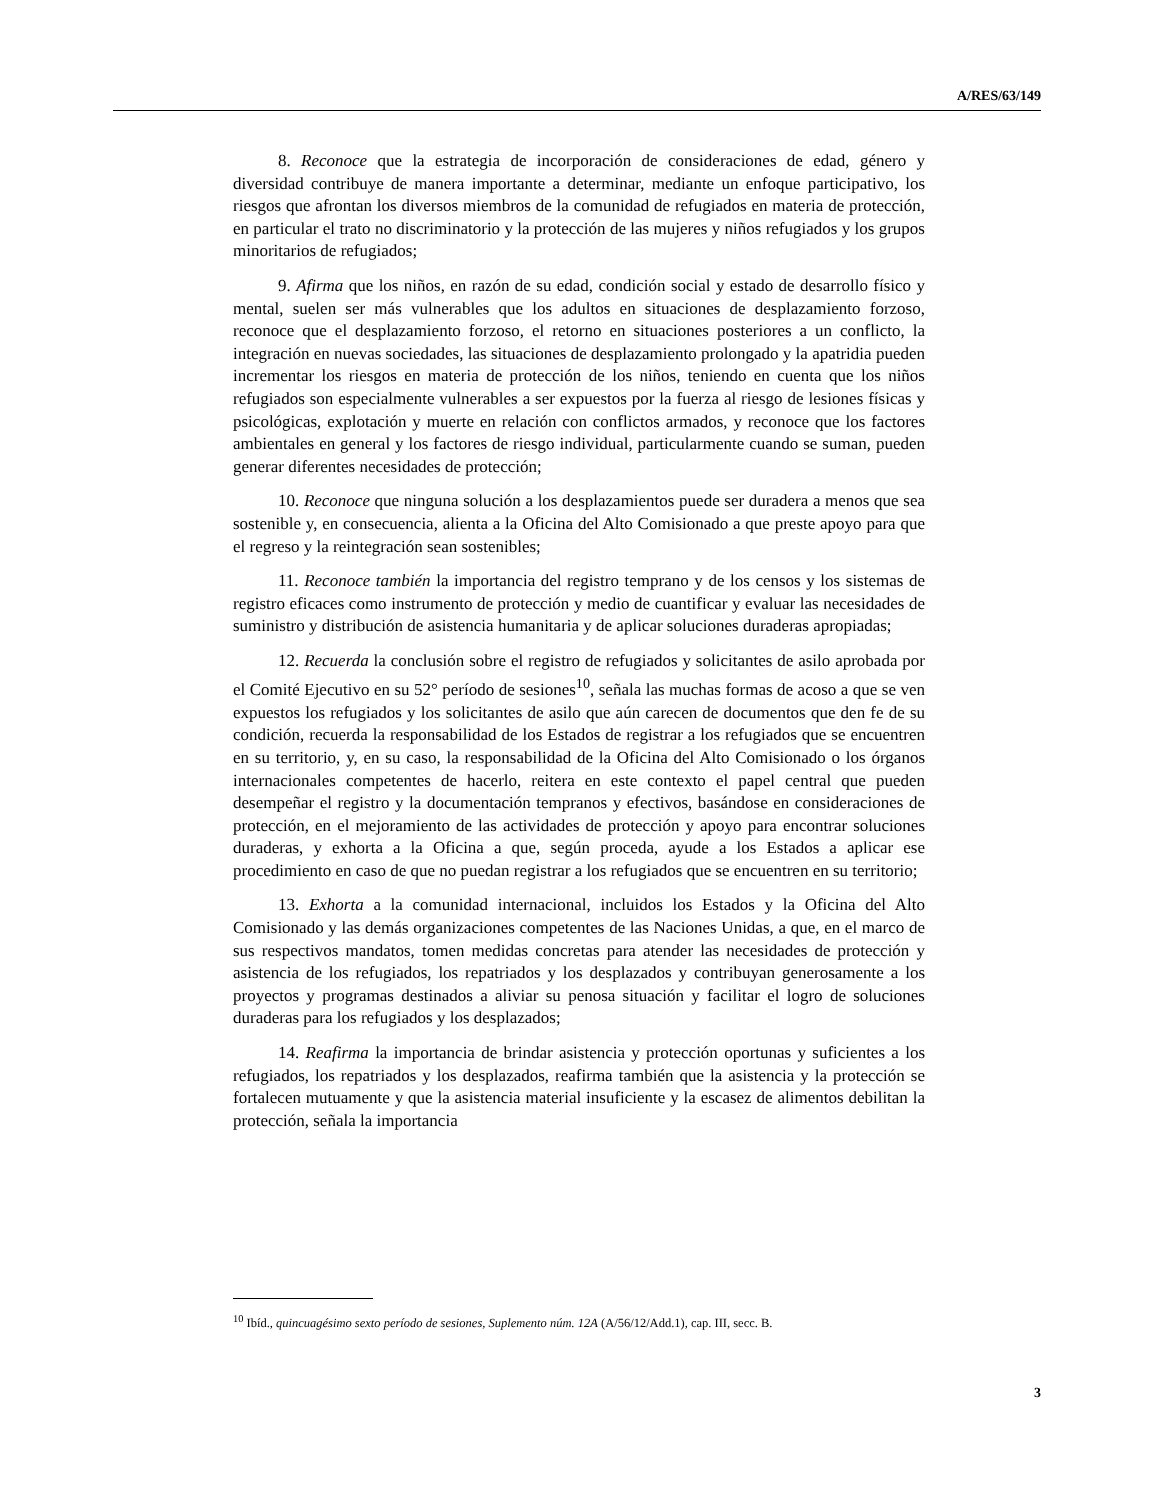A/RES/63/149
8. Reconoce que la estrategia de incorporación de consideraciones de edad, género y diversidad contribuye de manera importante a determinar, mediante un enfoque participativo, los riesgos que afrontan los diversos miembros de la comunidad de refugiados en materia de protección, en particular el trato no discriminatorio y la protección de las mujeres y niños refugiados y los grupos minoritarios de refugiados;
9. Afirma que los niños, en razón de su edad, condición social y estado de desarrollo físico y mental, suelen ser más vulnerables que los adultos en situaciones de desplazamiento forzoso, reconoce que el desplazamiento forzoso, el retorno en situaciones posteriores a un conflicto, la integración en nuevas sociedades, las situaciones de desplazamiento prolongado y la apatridia pueden incrementar los riesgos en materia de protección de los niños, teniendo en cuenta que los niños refugiados son especialmente vulnerables a ser expuestos por la fuerza al riesgo de lesiones físicas y psicológicas, explotación y muerte en relación con conflictos armados, y reconoce que los factores ambientales en general y los factores de riesgo individual, particularmente cuando se suman, pueden generar diferentes necesidades de protección;
10. Reconoce que ninguna solución a los desplazamientos puede ser duradera a menos que sea sostenible y, en consecuencia, alienta a la Oficina del Alto Comisionado a que preste apoyo para que el regreso y la reintegración sean sostenibles;
11. Reconoce también la importancia del registro temprano y de los censos y los sistemas de registro eficaces como instrumento de protección y medio de cuantificar y evaluar las necesidades de suministro y distribución de asistencia humanitaria y de aplicar soluciones duraderas apropiadas;
12. Recuerda la conclusión sobre el registro de refugiados y solicitantes de asilo aprobada por el Comité Ejecutivo en su 52° período de sesiones<sup>10</sup>, señala las muchas formas de acoso a que se ven expuestos los refugiados y los solicitantes de asilo que aún carecen de documentos que den fe de su condición, recuerda la responsabilidad de los Estados de registrar a los refugiados que se encuentren en su territorio, y, en su caso, la responsabilidad de la Oficina del Alto Comisionado o los órganos internacionales competentes de hacerlo, reitera en este contexto el papel central que pueden desempeñar el registro y la documentación tempranos y efectivos, basándose en consideraciones de protección, en el mejoramiento de las actividades de protección y apoyo para encontrar soluciones duraderas, y exhorta a la Oficina a que, según proceda, ayude a los Estados a aplicar ese procedimiento en caso de que no puedan registrar a los refugiados que se encuentren en su territorio;
13. Exhorta a la comunidad internacional, incluidos los Estados y la Oficina del Alto Comisionado y las demás organizaciones competentes de las Naciones Unidas, a que, en el marco de sus respectivos mandatos, tomen medidas concretas para atender las necesidades de protección y asistencia de los refugiados, los repatriados y los desplazados y contribuyan generosamente a los proyectos y programas destinados a aliviar su penosa situación y facilitar el logro de soluciones duraderas para los refugiados y los desplazados;
14. Reafirma la importancia de brindar asistencia y protección oportunas y suficientes a los refugiados, los repatriados y los desplazados, reafirma también que la asistencia y la protección se fortalecen mutuamente y que la asistencia material insuficiente y la escasez de alimentos debilitan la protección, señala la importancia
<sup>10</sup> Ibíd., quincuagésimo sexto período de sesiones, Suplemento núm. 12A (A/56/12/Add.1), cap. III, secc. B.
3